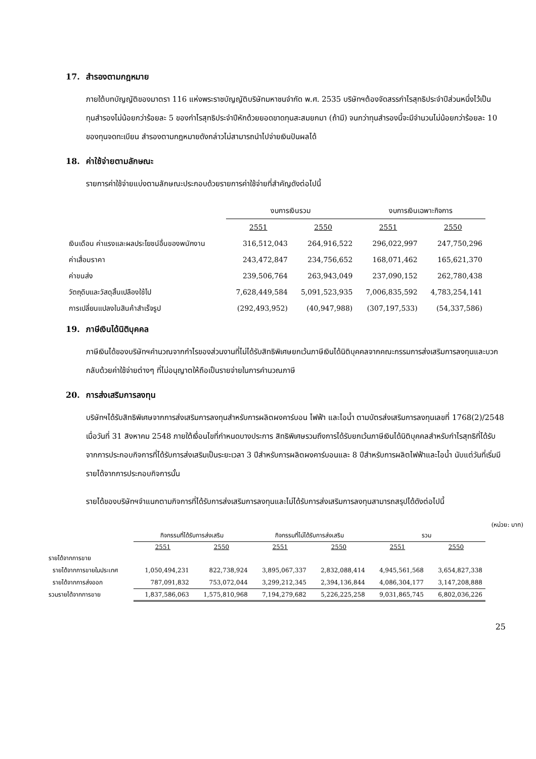17. สำรองตามกฎหมาย
ภายใต้บทบัญญัติของมาตรา 116 แห่งพระราชบัญญัติบริษัทมหาชนจำกัด พ.ศ. 2535 บริษัทฯต้องจัดสรรกำไรสุทธิประจำปีส่วนหนึ่งไว้เป็นทุนสำรองไม่น้อยกว่าร้อยละ 5 ของกำไรสุทธิประจำปีหักด้วยยอดขาดทุนสะสมยกมา (ถ้ามี) จนกว่าทุนสำรองนี้จะมีจำนวนไม่น้อยกว่าร้อยละ 10 ของทุนจดทะเบียน สำรองตามกฎหมายดังกล่าวไม่สามารถนำไปจ่ายเงินปันผลได้
18. ค่าใช้จ่ายตามลักษณะ
รายการค่าใช้จ่ายแบ่งตามลักษณะประกอบด้วยรายการค่าใช้จ่ายที่สำคัญดังต่อไปนี้
| | งบการเงินรวม | | งบการเงินเฉพาะกิจการ | |
| | 2551 | 2550 | 2551 | 2550 |
| เงินเดือน ค่าแรงและผลประโยชน์อื่นของพนักงาน | 316,512,043 | 264,916,522 | 296,022,997 | 247,750,296 |
| ค่าเสื่อมราคา | 243,472,847 | 234,756,652 | 168,071,462 | 165,621,370 |
| ค่าขนส่ง | 239,506,764 | 263,943,049 | 237,090,152 | 262,780,438 |
| วัตถุดิบและวัสดุสิ้นเปลืองใช้ไป | 7,628,449,584 | 5,091,523,935 | 7,006,835,592 | 4,783,254,141 |
| การเปลี่ยนแปลงในสินค้าสำเร็จรูป | (292,493,952) | (40,947,988) | (307,197,533) | (54,337,586) |
19. ภาษีเงินได้นิติบุคคล
ภาษีเงินได้ของบริษัทฯคำนวณจากกำไรของส่วนงานที่ไม่ได้รับสิทธิพิเศษยกเว้นภาษีเงินได้นิติบุคคลจากคณะกรรมการส่งเสริมการลงทุนและบวกกลับด้วยค่าใช้จ่ายต่างๆ ที่ไม่อนุญาตให้ถือเป็นรายจ่ายในการคำนวณภาษี
20. การส่งเสริมการลงทุน
บริษัทฯได้รับสิทธิพิเศษจากการส่งเสริมการลงทุนสำหรับการผลิตผงคาร์บอน ไฟฟ้า และไอน้ำ ตามบัตรส่งเสริมการลงทุนเลขที่ 1768(2)/2548 เมื่อวันที่ 31 สิงหาคม 2548 ภายใต้เงื่อนไขที่กำหนดบางประการ สิทธิพิเศษรวมถึงการได้รับยกเว้นภาษีเงินได้นิติบุคคลสำหรับกำไรสุทธิที่ได้รับจากการประกอบกิจการที่ได้รับการส่งเสริมเป็นระยะเวลา 3 ปีสำหรับการผลิตผงคาร์บอนและ 8 ปีสำหรับการผลิตไฟฟ้าและไอน้ำ นับแต่วันที่เริ่มมีรายได้จากการประกอบกิจการนั้น
รายได้ของบริษัทฯจำแนกตามกิจการที่ได้รับการส่งเสริมการลงทุนและไม่ได้รับการส่งเสริมการลงทุนสามารถสรุปได้ดังต่อไปนี้
(หน่วย: บาท)
| | กิจกรรมที่ได้รับการส่งเสริม | | กิจกรรมที่ไม่ได้รับการส่งเสริม | | รวม | |
| | 2551 | 2550 | 2551 | 2550 | 2551 | 2550 |
| รายได้จากการขาย | | | | | | |
| รายได้จากการขายในประเทศ | 1,050,494,231 | 822,738,924 | 3,895,067,337 | 2,832,088,414 | 4,945,561,568 | 3,654,827,338 |
| รายได้จากการส่งออก | 787,091,832 | 753,072,044 | 3,299,212,345 | 2,394,136,844 | 4,086,304,177 | 3,147,208,888 |
| รวมรายได้จากการขาย | 1,837,586,063 | 1,575,810,968 | 7,194,279,682 | 5,226,225,258 | 9,031,865,745 | 6,802,036,226 |
25